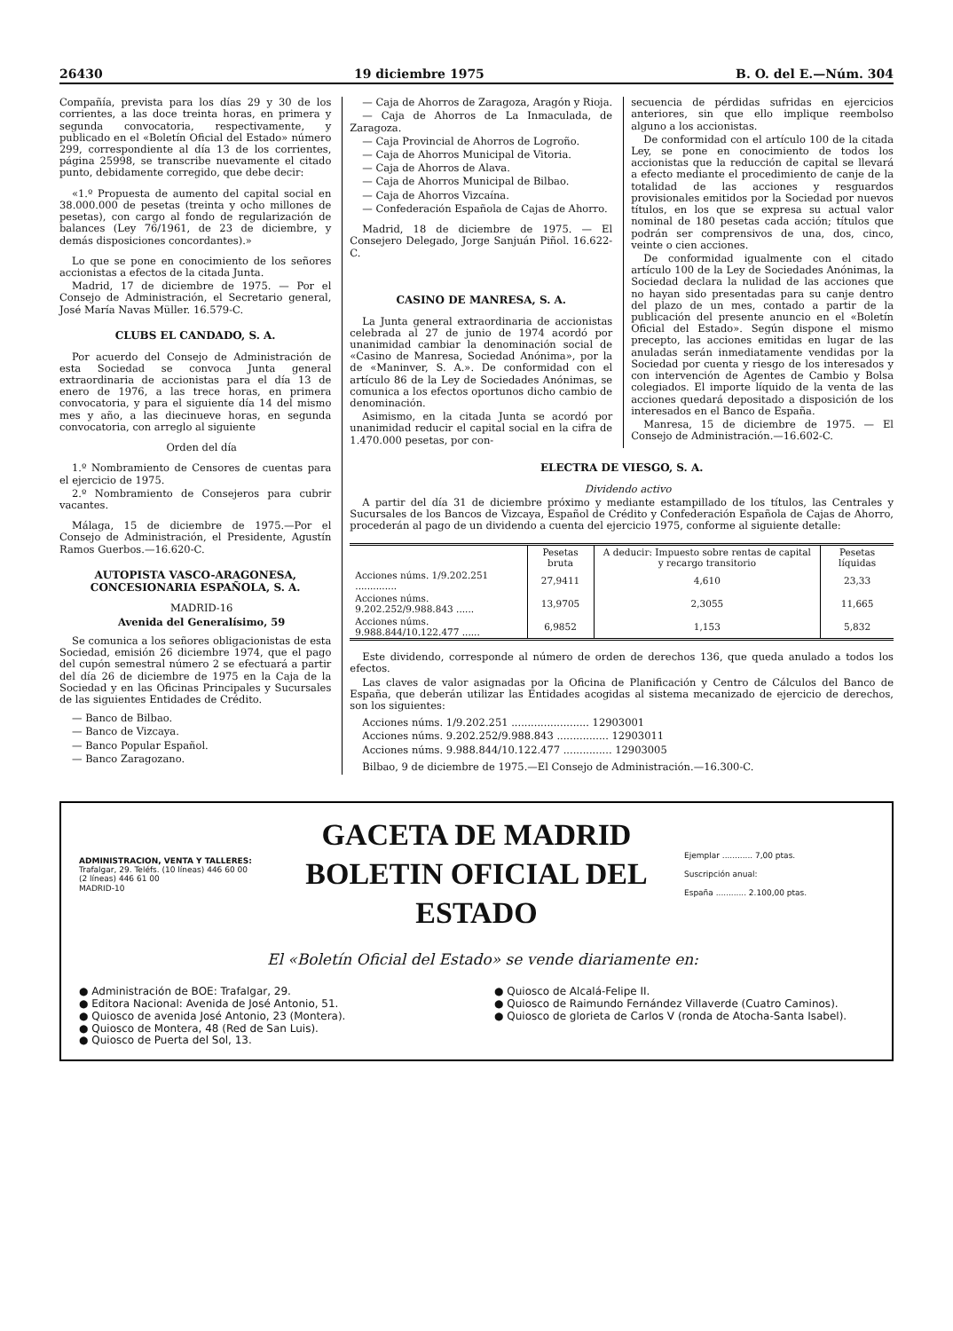26430 19 diciembre 1975 B. O. del E.—Núm. 304
Compañía, prevista para los días 29 y 30 de los corrientes, a las doce treinta horas, en primera y segunda convocatoria, respectivamente, y publicado en el «Boletín Oficial del Estado» número 299, correspondiente al día 13 de los corrientes, página 25998, se transcribe nuevamente el citado punto, debidamente corregido, que debe decir:
«1.º Propuesta de aumento del capital social en 38.000.000 de pesetas (treinta y ocho millones de pesetas), con cargo al fondo de regularización de balances (Ley 76/1961, de 23 de diciembre, y demás disposiciones concordantes).»
Lo que se pone en conocimiento de los señores accionistas a efectos de la citada Junta.
Madrid, 17 de diciembre de 1975. — Por el Consejo de Administración, el Secretario general, José María Navas Müller. 16.579-C.
CLUBS EL CANDADO, S. A.
Por acuerdo del Consejo de Administración de esta Sociedad se convoca Junta general extraordinaria de accionistas para el día 13 de enero de 1976, a las trece horas, en primera convocatoria, y para el siguiente día 14 del mismo mes y año, a las diecinueve horas, en segunda convocatoria, con arreglo al siguiente
Orden del día
1.º Nombramiento de Censores de cuentas para el ejercicio de 1975.
2.º Nombramiento de Consejeros para cubrir vacantes.
Málaga, 15 de diciembre de 1975.—Por el Consejo de Administración, el Presidente, Agustín Ramos Guerbos.—16.620-C.
AUTOPISTA VASCO-ARAGONESA, CONCESIONARIA ESPAÑOLA, S. A.
MADRID-16
Avenida del Generalísimo, 59
Se comunica a los señores obligacionistas de esta Sociedad, emisión 26 diciembre 1974, que el pago del cupón semestral número 2 se efectuará a partir del día 26 de diciembre de 1975 en la Caja de la Sociedad y en las Oficinas Principales y Sucursales de las siguientes Entidades de Crédito.
— Banco de Bilbao.
— Banco de Vizcaya.
— Banco Popular Español.
— Banco Zaragozano.
— Caja de Ahorros de Zaragoza, Aragón y Rioja.
— Caja de Ahorros de La Inmaculada, de Zaragoza.
— Caja Provincial de Ahorros de Logroño.
— Caja de Ahorros Municipal de Vitoria.
— Caja de Ahorros de Alava.
— Caja de Ahorros Municipal de Bilbao.
— Caja de Ahorros Vizcaína.
— Confederación Española de Cajas de Ahorro.
Madrid, 18 de diciembre de 1975. — El Consejero Delegado, Jorge Sanjuán Piñol. 16.622-C.
CASINO DE MANRESA, S. A.
La Junta general extraordinaria de accionistas celebrada al 27 de junio de 1974 acordó por unanimidad cambiar la denominación social de «Casino de Manresa, Sociedad Anónima», por la de «Maninver, S. A.». De conformidad con el artículo 86 de la Ley de Sociedades Anónimas, se comunica a los efectos oportunos dicho cambio de denominación.
Asimismo, en la citada Junta se acordó por unanimidad reducir el capital social en la cifra de 1.470.000 pesetas, por con-
secuencia de pérdidas sufridas en ejercicios anteriores, sin que ello implique reembolso alguno a los accionistas.
De conformidad con el artículo 100 de la citada Ley, se pone en conocimiento de todos los accionistas que la reducción de capital se llevará a efecto mediante el procedimiento de canje de la totalidad de las acciones y resguardos provisionales emitidos por la Sociedad por nuevos títulos, en los que se expresa su actual valor nominal de 180 pesetas cada acción; títulos que podrán ser comprensivos de una, dos, cinco, veinte o cien acciones.
De conformidad igualmente con el citado artículo 100 de la Ley de Sociedades Anónimas, la Sociedad declara la nulidad de las acciones que no hayan sido presentadas para su canje dentro del plazo de un mes, contado a partir de la publicación del presente anuncio en el «Boletín Oficial del Estado». Según dispone el mismo precepto, las acciones emitidas en lugar de las anuladas serán inmediatamente vendidas por la Sociedad por cuenta y riesgo de los interesados y con intervención de Agentes de Cambio y Bolsa colegiados. El importe líquido de la venta de las acciones quedará depositado a disposición de los interesados en el Banco de España.
Manresa, 15 de diciembre de 1975. — El Consejo de Administración.—16.602-C.
ELECTRA DE VIESGO, S. A.
Dividendo activo
A partir del día 31 de diciembre próximo y mediante estampillado de los títulos, las Centrales y Sucursales de los Bancos de Vizcaya, Español de Crédito y Confederación Española de Cajas de Ahorro, procederán al pago de un dividendo a cuenta del ejercicio 1975, conforme al siguiente detalle:
| | Pesetas bruta | A deducir: Impuesto sobre rentas de capital y recargo transitorio | Pesetas líquidas |
| --- | --- | --- | --- |
| Acciones núms. 1/9.202.251 .............. | 27,9411 | 4,610 | 23,33 |
| Acciones núms. 9.202.252/9.988.843 ...... | 13,9705 | 2,3055 | 11,665 |
| Acciones núms. 9.988.844/10.122.477 ...... | 6,9852 | 1,153 | 5,832 |
Este dividendo, corresponde al número de orden de derechos 136, que queda anulado a todos los efectos.
Las claves de valor asignadas por la Oficina de Planificación y Centro de Cálculos del Banco de España, que deberán utilizar las Entidades acogidas al sistema mecanizado de ejercicio de derechos, son los siguientes:
Acciones núms. 1/9.202.251 ........................ 12903001
Acciones núms. 9.202.252/9.988.843 ................ 12903011
Acciones núms. 9.988.844/10.122.477 ............... 12903005
Bilbao, 9 de diciembre de 1975.—El Consejo de Administración.—16.300-C.
ADMINISTRACION, VENTA Y TALLERES:
Trafalgar, 29. Teléfs. (10 líneas) 446 60 00
(2 líneas) 446 61 00
MADRID-10
GACETA DE MADRID
BOLETIN OFICIAL DEL ESTADO
Ejemplar ............ 7,00 ptas.
Suscripción anual:
España ............ 2.100,00 ptas.
El «Boletín Oficial del Estado» se vende diariamente en:
● Administración de BOE: Trafalgar, 29.
● Editora Nacional: Avenida de José Antonio, 51.
● Quiosco de avenida José Antonio, 23 (Montera).
● Quiosco de Montera, 48 (Red de San Luis).
● Quiosco de Puerta del Sol, 13.
● Quiosco de Alcalá-Felipe II.
● Quiosco de Raimundo Fernández Villaverde (Cuatro Caminos).
● Quiosco de glorieta de Carlos V (ronda de Atocha-Santa Isabel).